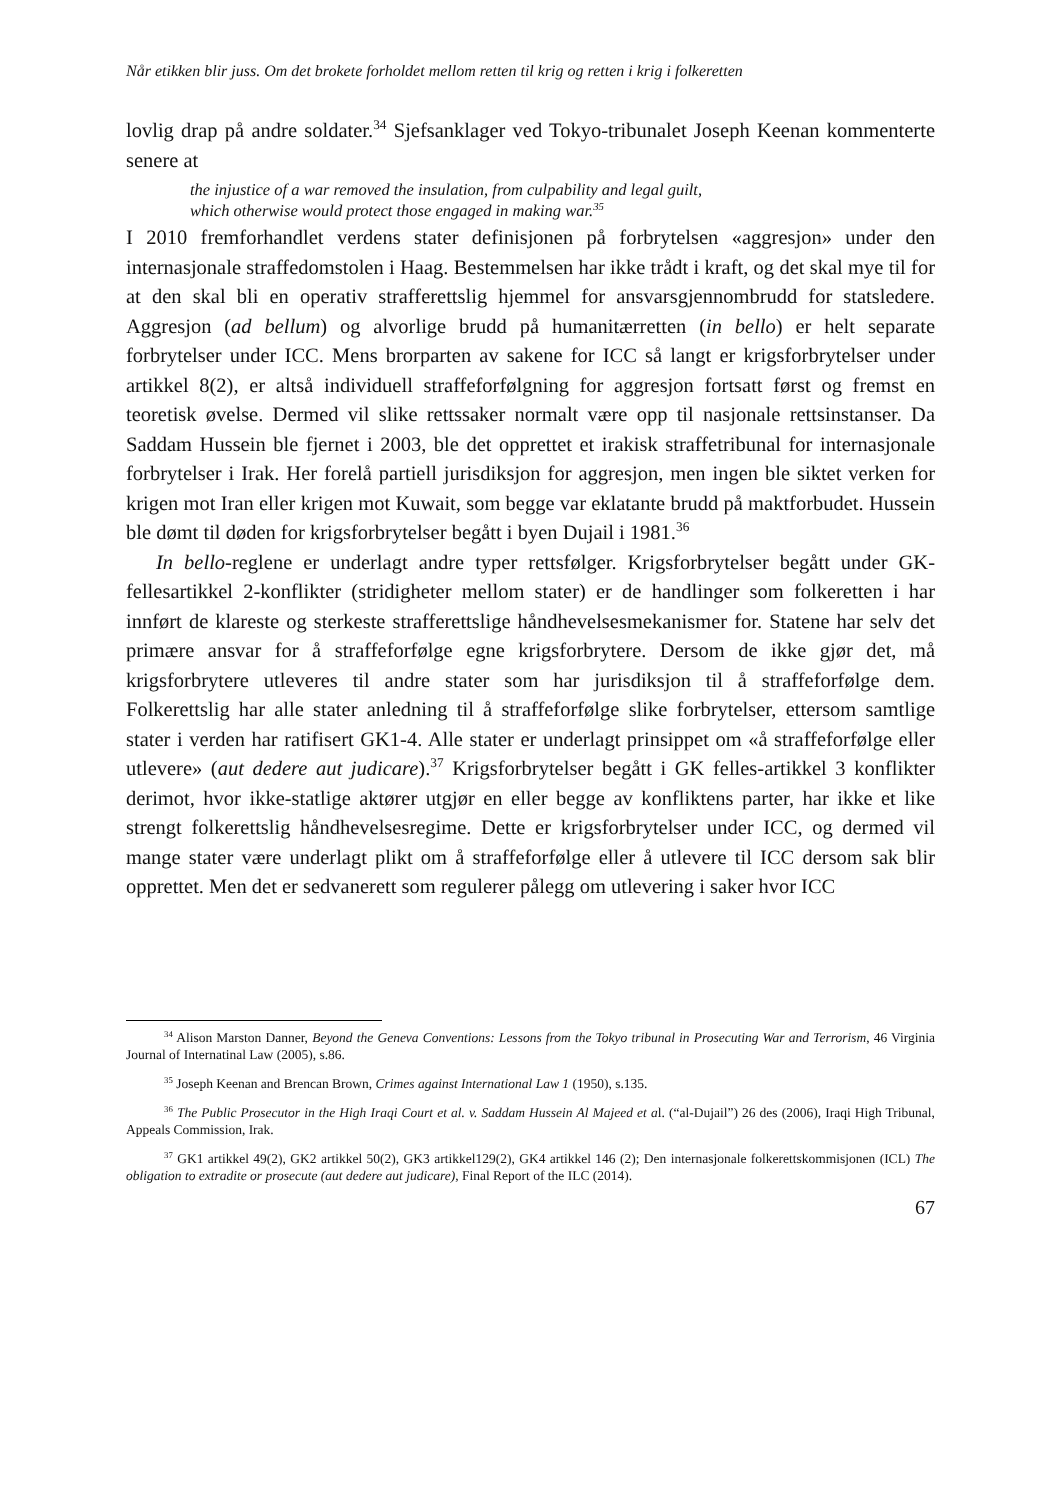Når etikken blir juss. Om det brokete forholdet mellom retten til krig og retten i krig i folkeretten
lovlig drap på andre soldater.<sup>34</sup> Sjefsanklager ved Tokyo-tribunalet Joseph Keenan kommenterte senere at
the injustice of a war removed the insulation, from culpability and legal guilt,
which otherwise would protect those engaged in making war.<sup>35</sup>
I 2010 fremforhandlet verdens stater definisjonen på forbrytelsen «aggresjon» under den internasjonale straffedomstolen i Haag. Bestemmelsen har ikke trådt i kraft, og det skal mye til for at den skal bli en operativ strafferettslig hjemmel for ansvarsgjennombrudd for statsledere. Aggresjon (ad bellum) og alvorlige brudd på humanitærretten (in bello) er helt separate forbrytelser under ICC. Mens brorparten av sakene for ICC så langt er krigsforbrytelser under artikkel 8(2), er altså individuell straffeforfølgning for aggresjon fortsatt først og fremst en teoretisk øvelse. Dermed vil slike rettssaker normalt være opp til nasjonale rettsinstanser. Da Saddam Hussein ble fjernet i 2003, ble det opprettet et irakisk straffetribunal for internasjonale forbrytelser i Irak. Her forelå partiell jurisdiksjon for aggresjon, men ingen ble siktet verken for krigen mot Iran eller krigen mot Kuwait, som begge var eklatante brudd på maktforbudet. Hussein ble dømt til døden for krigsforbrytelser begått i byen Dujail i 1981.<sup>36</sup>
In bello-reglene er underlagt andre typer rettsfølger. Krigsforbrytelser begått under GK-fellesartikkel 2-konflikter (stridigheter mellom stater) er de handlinger som folkeretten i har innført de klareste og sterkeste strafferettslige håndhevelsesmekanismer for. Statene har selv det primære ansvar for å straffeforfølge egne krigsforbrytere. Dersom de ikke gjør det, må krigsforbrytere utleveres til andre stater som har jurisdiksjon til å straffeforfølge dem. Folkerettslig har alle stater anledning til å straffeforfølge slike forbrytelser, ettersom samtlige stater i verden har ratifisert GK1-4. Alle stater er underlagt prinsippet om «å straffeforfølge eller utlevere» (aut dedere aut judicare).<sup>37</sup> Krigsforbrytelser begått i GK felles-artikkel 3 konflikter derimot, hvor ikke-statlige aktører utgjør en eller begge av konfliktens parter, har ikke et like strengt folkerettslig håndhevelsesregime. Dette er krigsforbrytelser under ICC, og dermed vil mange stater være underlagt plikt om å straffeforfølge eller å utlevere til ICC dersom sak blir opprettet. Men det er sedvanerett som regulerer pålegg om utlevering i saker hvor ICC
<sup>34</sup> Alison Marston Danner, Beyond the Geneva Conventions: Lessons from the Tokyo tribunal in Prosecuting War and Terrorism, 46 Virginia Journal of Internatinal Law (2005), s.86.
<sup>35</sup> Joseph Keenan and Brencan Brown, Crimes against International Law 1 (1950), s.135.
<sup>36</sup> The Public Prosecutor in the High Iraqi Court et al. v. Saddam Hussein Al Majeed et al. (“al-Dujail”) 26 des (2006), Iraqi High Tribunal, Appeals Commission, Irak.
<sup>37</sup> GK1 artikkel 49(2), GK2 artikkel 50(2), GK3 artikkel129(2), GK4 artikkel 146 (2); Den internasjonale folkerettskommisjonen (ICL) The obligation to extradite or prosecute (aut dedere aut judicare), Final Report of the ILC (2014).
67